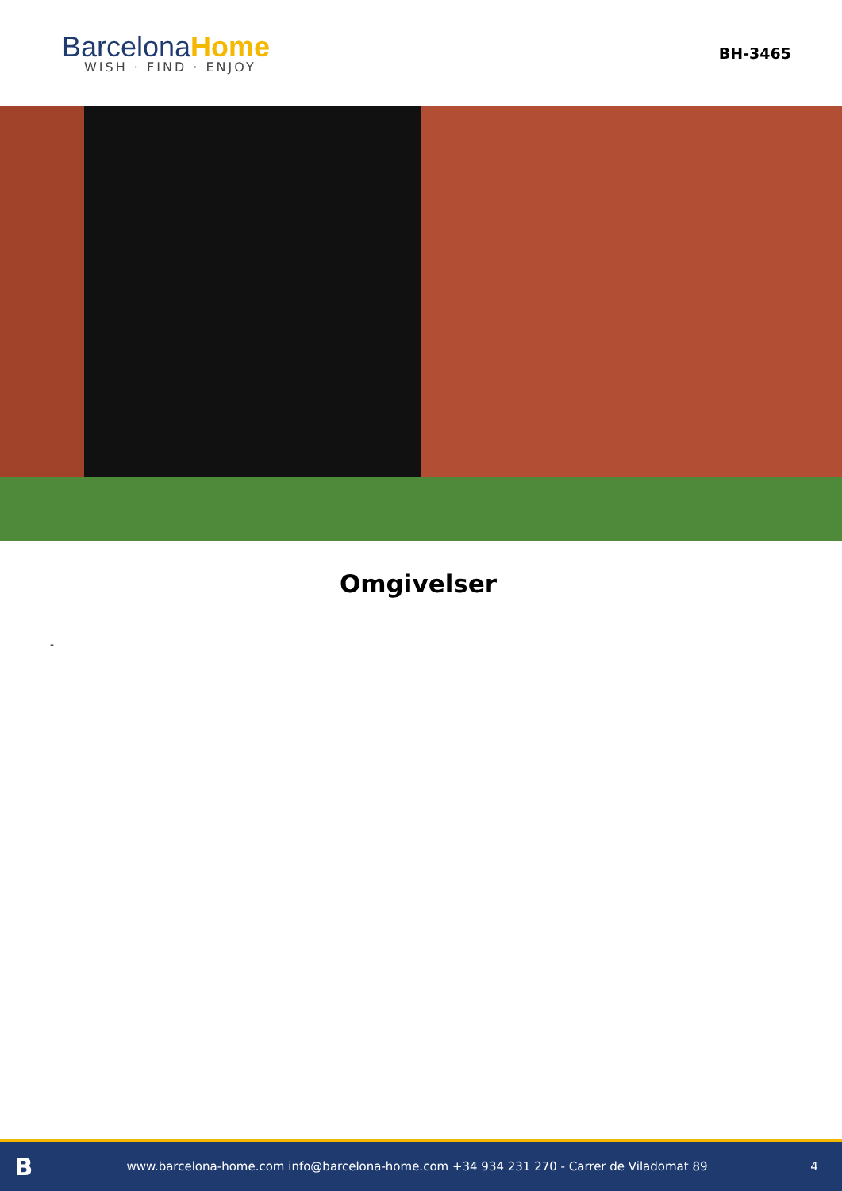Barcelona Home
WISH · FIND · ENJOY
BH-3465
Omgivelser
-
B
www.barcelona-home.com info@barcelona-home.com +34 934 231 270 - Carrer de Viladomat 89
4